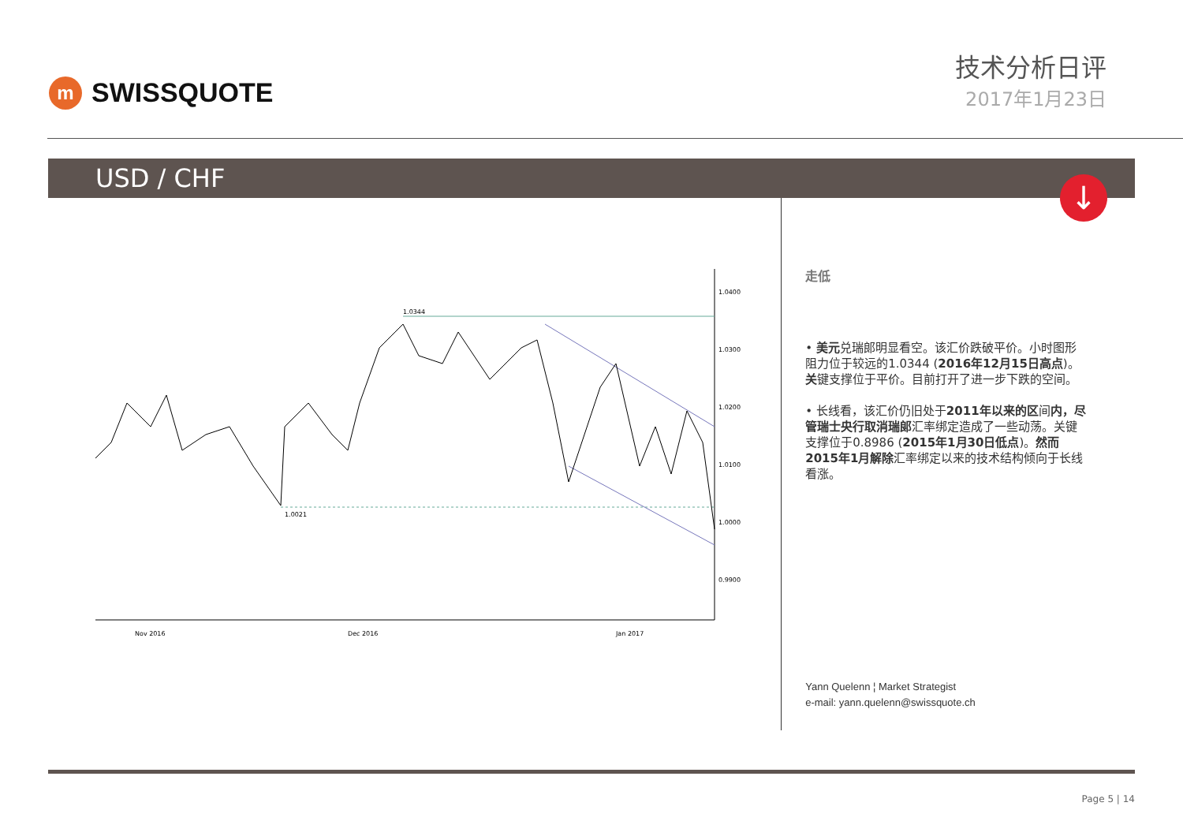m
SWISSQUOTE
技术分析日评
2017年1月23日
USD / CHF
↓
1.0344
1.0021
1.0400
1.0300
1.0200
1.0100
1.0000
0.9900
Nov 2016
Dec 2016
Jan 2017
走低
• 美元兑瑞郎明显看空。该汇价跌破平价。小时图形阻力位于较远的1.0344 (2016年12月15日高点)。关键支撑位于平价。目前打开了进一步下跌的空间。
• 长线看，该汇价仍旧处于2011年以来的区间内，尽管瑞士央行取消瑞郎汇率绑定造成了一些动荡。关键支撑位于0.8986 (2015年1月30日低点)。然而2015年1月解除汇率绑定以来的技术结构倾向于长线看涨。
Yann Quelenn ¦ Market Strategist
e-mail: yann.quelenn@swissquote.ch
Page 5 | 14